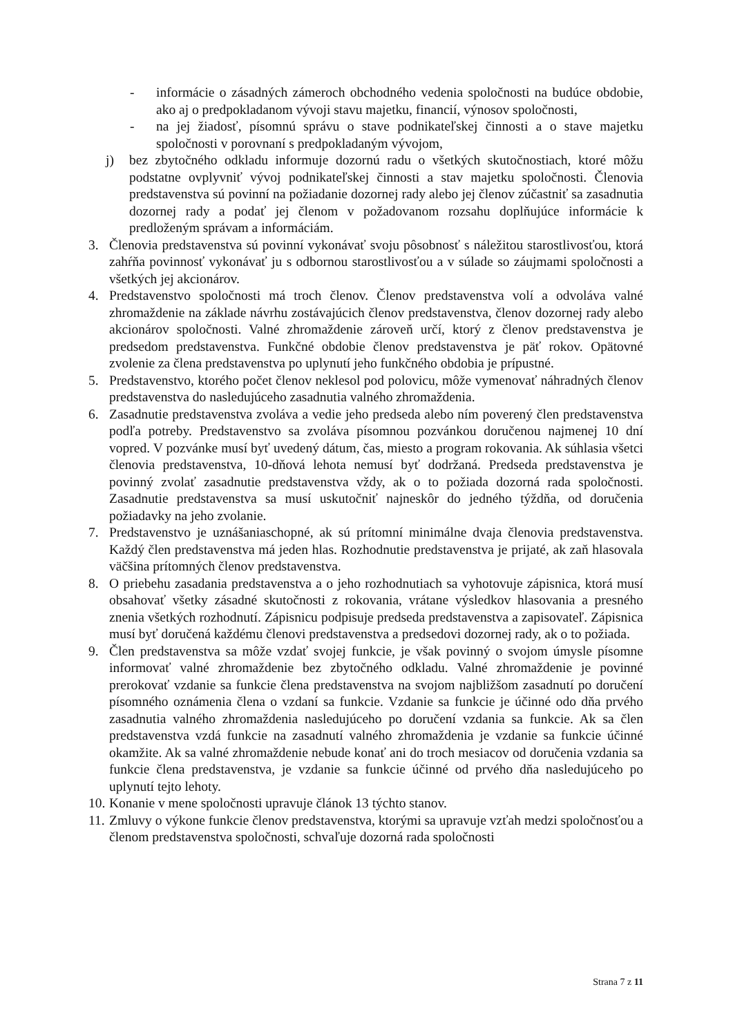- informácie o zásadných zámeroch obchodného vedenia spoločnosti na budúce obdobie, ako aj o predpokladanom vývoji stavu majetku, financií, výnosov spoločnosti,
- na jej žiadosť, písomnú správu o stave podnikateľskej činnosti a o stave majetku spoločnosti v porovnaní s predpokladaným vývojom,
j) bez zbytočného odkladu informuje dozornú radu o všetkých skutočnostiach, ktoré môžu podstatne ovplyvniť vývoj podnikateľskej činnosti a stav majetku spoločnosti. Členovia predstavenstva sú povinní na požiadanie dozornej rady alebo jej členov zúčastniť sa zasadnutia dozornej rady a podať jej členom v požadovanom rozsahu doplňujúce informácie k predloženým správam a informáciám.
3. Členovia predstavenstva sú povinní vykonávať svoju pôsobnosť s náležitou starostlivosťou, ktorá zahŕňa povinnosť vykonávať ju s odbornou starostlivosťou a v súlade so záujmami spoločnosti a všetkých jej akcionárov.
4. Predstavenstvo spoločnosti má troch členov. Členov predstavenstva volí a odvoláva valné zhromaždenie na základe návrhu zostávajúcich členov predstavenstva, členov dozornej rady alebo akcionárov spoločnosti. Valné zhromaždenie zároveň určí, ktorý z členov predstavenstva je predsedom predstavenstva. Funkčné obdobie členov predstavenstva je päť rokov. Opätovné zvolenie za člena predstavenstva po uplynutí jeho funkčného obdobia je prípustné.
5. Predstavenstvo, ktorého počet členov neklesol pod polovicu, môže vymenovať náhradných členov predstavenstva do nasledujúceho zasadnutia valného zhromaždenia.
6. Zasadnutie predstavenstva zvoláva a vedie jeho predseda alebo ním poverený člen predstavenstva podľa potreby. Predstavenstvo sa zvoláva písomnou pozvánkou doručenou najmenej 10 dní vopred. V pozvánke musí byť uvedený dátum, čas, miesto a program rokovania. Ak súhlasia všetci členovia predstavenstva, 10-dňová lehota nemusí byť dodržaná. Predseda predstavenstva je povinný zvolať zasadnutie predstavenstva vždy, ak o to požiada dozorná rada spoločnosti. Zasadnutie predstavenstva sa musí uskutočniť najneskôr do jedného týždňa, od doručenia požiadavky na jeho zvolanie.
7. Predstavenstvo je uznášaniaschopné, ak sú prítomní minimálne dvaja členovia predstavenstva. Každý člen predstavenstva má jeden hlas. Rozhodnutie predstavenstva je prijaté, ak zaň hlasovala väčšina prítomných členov predstavenstva.
8. O priebehu zasadania predstavenstva a o jeho rozhodnutiach sa vyhotovuje zápisnica, ktorá musí obsahovať všetky zásadné skutočnosti z rokovania, vrátane výsledkov hlasovania a presného znenia všetkých rozhodnutí. Zápisnicu podpisuje predseda predstavenstva a zapisovateľ. Zápisnica musí byť doručená každému členovi predstavenstva a predsedovi dozornej rady, ak o to požiada.
9. Člen predstavenstva sa môže vzdať svojej funkcie, je však povinný o svojom úmysle písomne informovať valné zhromaždenie bez zbytočného odkladu. Valné zhromaždenie je povinné prerokovať vzdanie sa funkcie člena predstavenstva na svojom najbližšom zasadnutí po doručení písomného oznámenia člena o vzdaní sa funkcie. Vzdanie sa funkcie je účinné odo dňa prvého zasadnutia valného zhromaždenia nasledujúceho po doručení vzdania sa funkcie. Ak sa člen predstavenstva vzdá funkcie na zasadnutí valného zhromaždenia je vzdanie sa funkcie účinné okamžite. Ak sa valné zhromaždenie nebude konať ani do troch mesiacov od doručenia vzdania sa funkcie člena predstavenstva, je vzdanie sa funkcie účinné od prvého dňa nasledujúceho po uplynutí tejto lehoty.
10. Konanie v mene spoločnosti upravuje článok 13 týchto stanov.
11. Zmluvy o výkone funkcie členov predstavenstva, ktorými sa upravuje vzťah medzi spoločnosťou a členom predstavenstva spoločnosti, schvaľuje dozorná rada spoločnosti
Strana 7 z 11